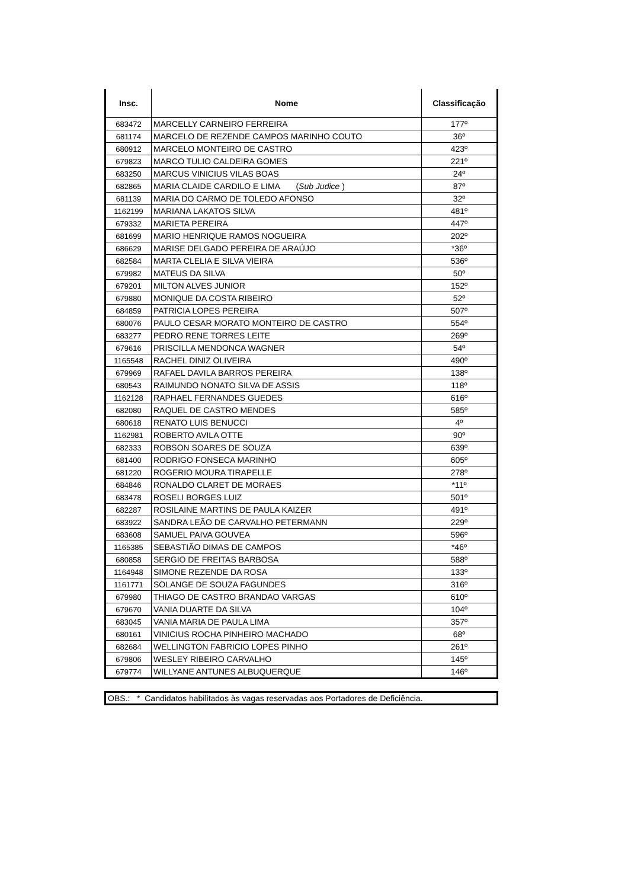| Insc. | Nome | Classificação |
| --- | --- | --- |
| 683472 | MARCELLY CARNEIRO FERREIRA | 177º |
| 681174 | MARCELO DE REZENDE CAMPOS MARINHO COUTO | 36º |
| 680912 | MARCELO MONTEIRO DE CASTRO | 423º |
| 679823 | MARCO TULIO CALDEIRA GOMES | 221º |
| 683250 | MARCUS VINICIUS VILAS BOAS | 24º |
| 682865 | MARIA CLAIDE CARDILO E LIMA ( Sub Judice ) | 87º |
| 681139 | MARIA DO CARMO DE TOLEDO AFONSO | 32º |
| 1162199 | MARIANA LAKATOS SILVA | 481º |
| 679332 | MARIETA PEREIRA | 447º |
| 681699 | MARIO HENRIQUE RAMOS NOGUEIRA | 202º |
| 686629 | MARISE DELGADO PEREIRA DE ARAÚJO | *36º |
| 682584 | MARTA CLELIA E SILVA VIEIRA | 536º |
| 679982 | MATEUS DA SILVA | 50º |
| 679201 | MILTON ALVES JUNIOR | 152º |
| 679880 | MONIQUE DA COSTA RIBEIRO | 52º |
| 684859 | PATRICIA LOPES PEREIRA | 507º |
| 680076 | PAULO CESAR MORATO MONTEIRO DE CASTRO | 554º |
| 683277 | PEDRO RENE TORRES LEITE | 269º |
| 679616 | PRISCILLA MENDONCA WAGNER | 54º |
| 1165548 | RACHEL DINIZ OLIVEIRA | 490º |
| 679969 | RAFAEL DAVILA BARROS PEREIRA | 138º |
| 680543 | RAIMUNDO NONATO SILVA DE ASSIS | 118º |
| 1162128 | RAPHAEL FERNANDES GUEDES | 616º |
| 682080 | RAQUEL DE CASTRO MENDES | 585º |
| 680618 | RENATO LUIS BENUCCI | 4º |
| 1162981 | ROBERTO AVILA OTTE | 90º |
| 682333 | ROBSON SOARES DE SOUZA | 639º |
| 681400 | RODRIGO FONSECA MARINHO | 605º |
| 681220 | ROGERIO MOURA TIRAPELLE | 278º |
| 684846 | RONALDO CLARET DE MORAES | *11º |
| 683478 | ROSELI BORGES LUIZ | 501º |
| 682287 | ROSILAINE MARTINS DE PAULA KAIZER | 491º |
| 683922 | SANDRA LEÃO DE CARVALHO PETERMANN | 229º |
| 683608 | SAMUEL PAIVA GOUVEA | 596º |
| 1165385 | SEBASTIÃO DIMAS DE CAMPOS | *46º |
| 680858 | SERGIO DE FREITAS BARBOSA | 588º |
| 1164948 | SIMONE REZENDE DA ROSA | 133º |
| 1161771 | SOLANGE DE SOUZA FAGUNDES | 316º |
| 679980 | THIAGO DE CASTRO BRANDAO VARGAS | 610º |
| 679670 | VANIA DUARTE DA SILVA | 104º |
| 683045 | VANIA MARIA DE PAULA LIMA | 357º |
| 680161 | VINICIUS ROCHA PINHEIRO MACHADO | 68º |
| 682684 | WELLINGTON FABRICIO LOPES PINHO | 261º |
| 679806 | WESLEY RIBEIRO CARVALHO | 145º |
| 679774 | WILLYANE ANTUNES ALBUQUERQUE | 146º |
OBS.: * Candidatos habilitados às vagas reservadas aos Portadores de Deficiência.